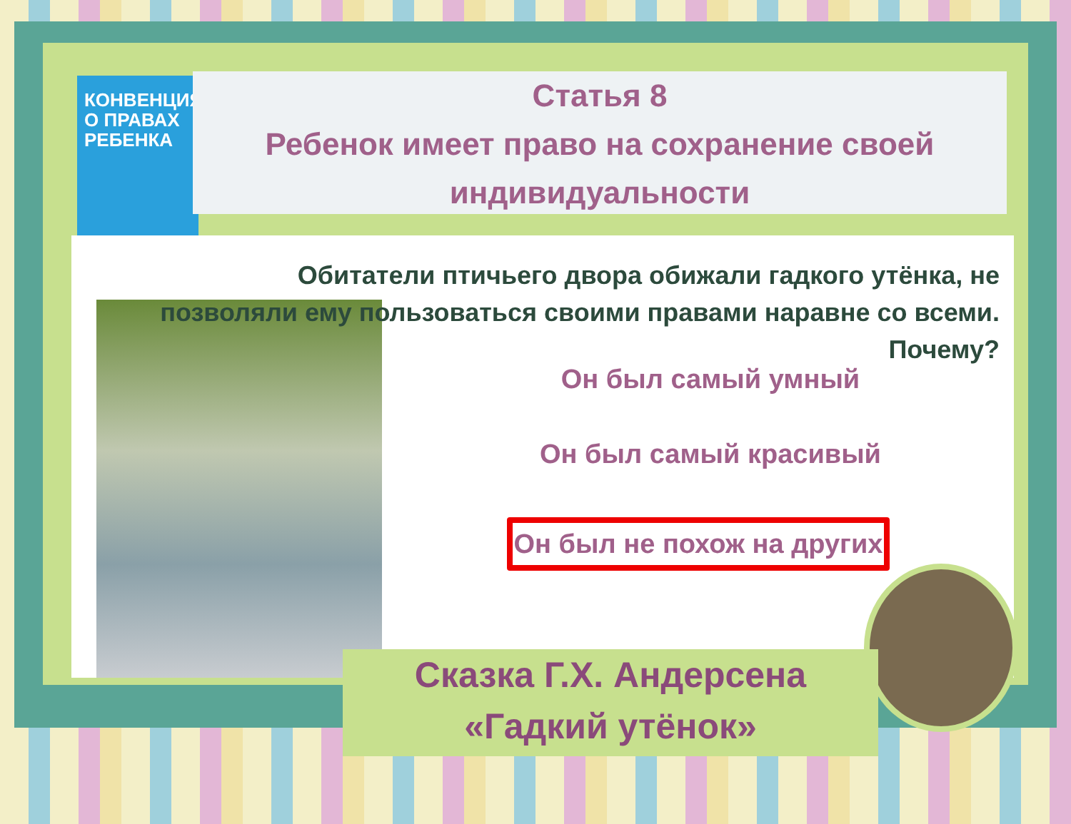КОНВЕНЦИЯ О ПРАВАХ РЕБЕНКА
Статья 8
Ребенок имеет право на сохранение своей индивидуальности
Обитатели птичьего двора обижали гадкого утёнка, не позволяли ему пользоваться своими правами наравне со всеми. Почему?
Он был самый умный
Он был самый красивый
Он был не похож на других
Сказка Г.Х. Андерсена
«Гадкий утёнок»